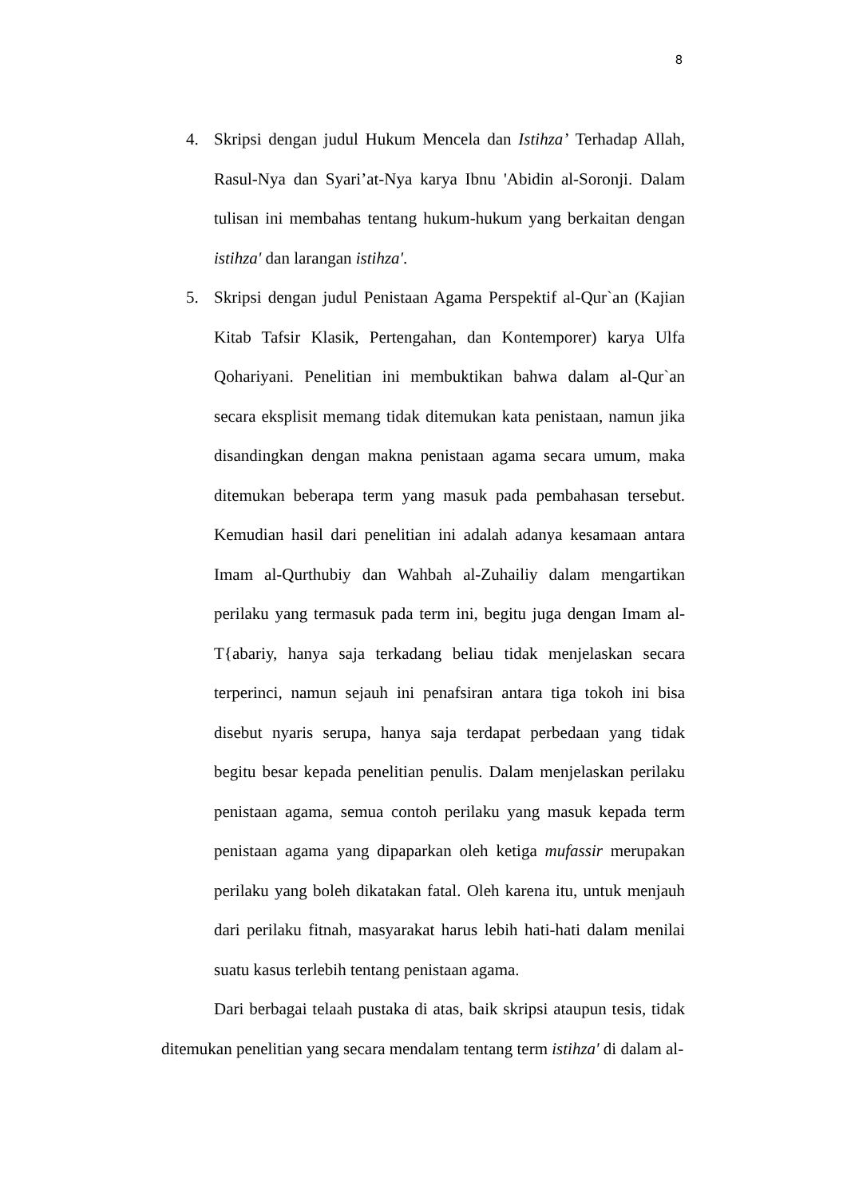8
4. Skripsi dengan judul Hukum Mencela dan Istihza’ Terhadap Allah, Rasul-Nya dan Syari’at-Nya karya Ibnu 'Abidin al-Soronji. Dalam tulisan ini membahas tentang hukum-hukum yang berkaitan dengan istihza' dan larangan istihza'.
5. Skripsi dengan judul Penistaan Agama Perspektif al-Qur`an (Kajian Kitab Tafsir Klasik, Pertengahan, dan Kontemporer) karya Ulfa Qohariyani. Penelitian ini membuktikan bahwa dalam al-Qur`an secara eksplisit memang tidak ditemukan kata penistaan, namun jika disandingkan dengan makna penistaan agama secara umum, maka ditemukan beberapa term yang masuk pada pembahasan tersebut. Kemudian hasil dari penelitian ini adalah adanya kesamaan antara Imam al-Qurthubiy dan Wahbah al-Zuhailiy dalam mengartikan perilaku yang termasuk pada term ini, begitu juga dengan Imam al-T{abariy, hanya saja terkadang beliau tidak menjelaskan secara terperinci, namun sejauh ini penafsiran antara tiga tokoh ini bisa disebut nyaris serupa, hanya saja terdapat perbedaan yang tidak begitu besar kepada penelitian penulis. Dalam menjelaskan perilaku penistaan agama, semua contoh perilaku yang masuk kepada term penistaan agama yang dipaparkan oleh ketiga mufassir merupakan perilaku yang boleh dikatakan fatal. Oleh karena itu, untuk menjauh dari perilaku fitnah, masyarakat harus lebih hati-hati dalam menilai suatu kasus terlebih tentang penistaan agama.
Dari berbagai telaah pustaka di atas, baik skripsi ataupun tesis, tidak ditemukan penelitian yang secara mendalam tentang term istihza' di dalam al-